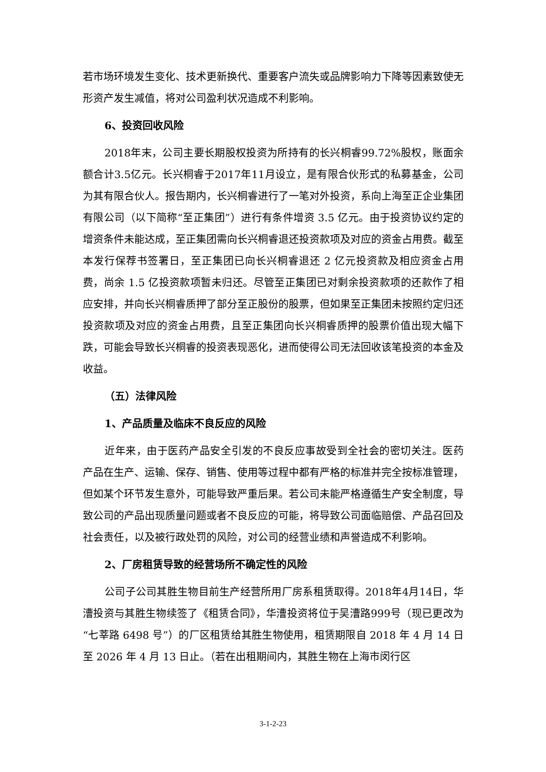若市场环境发生变化、技术更新换代、重要客户流失或品牌影响力下降等因素致使无形资产发生减值，将对公司盈利状况造成不利影响。
6、投资回收风险
2018年末，公司主要长期股权投资为所持有的长兴桐睿99.72%股权，账面余额合计3.5亿元。长兴桐睿于2017年11月设立，是有限合伙形式的私募基金，公司为其有限合伙人。报告期内，长兴桐睿进行了一笔对外投资，系向上海至正企业集团有限公司（以下简称“至正集团”）进行有条件增资 3.5 亿元。由于投资协议约定的增资条件未能达成，至正集团需向长兴桐睿退还投资款项及对应的资金占用费。截至本发行保荐书签署日，至正集团已向长兴桐睿退还 2 亿元投资款及相应资金占用费，尚余 1.5 亿投资款项暂未归还。尽管至正集团已对剩余投资款项的还款作了相应安排，并向长兴桐睿质押了部分至正股份的股票，但如果至正集团未按照约定归还投资款项及对应的资金占用费，且至正集团向长兴桐睿质押的股票价值出现大幅下跌，可能会导致长兴桐睿的投资表现恶化，进而使得公司无法回收该笔投资的本金及收益。
（五）法律风险
1、产品质量及临床不良反应的风险
近年来，由于医药产品安全引发的不良反应事故受到全社会的密切关注。医药产品在生产、运输、保存、销售、使用等过程中都有严格的标准并完全按标准管理，但如某个环节发生意外，可能导致严重后果。若公司未能严格遵循生产安全制度，导致公司的产品出现质量问题或者不良反应的可能，将导致公司面临赔偿、产品召回及社会责任，以及被行政处罚的风险，对公司的经营业绩和声誉造成不利影响。
2、厂房租赁导致的经营场所不确定性的风险
公司子公司其胜生物目前生产经营所用厂房系租赁取得。2018年4月14日，华漕投资与其胜生物续签了《租赁合同》，华漕投资将位于吴漕路999号（现已更改为“七莘路 6498 号”）的厂区租赁给其胜生物使用，租赁期限自 2018 年 4 月 14 日至 2026 年 4 月 13 日止。（若在出租期间内，其胜生物在上海市闵行区
3-1-2-23